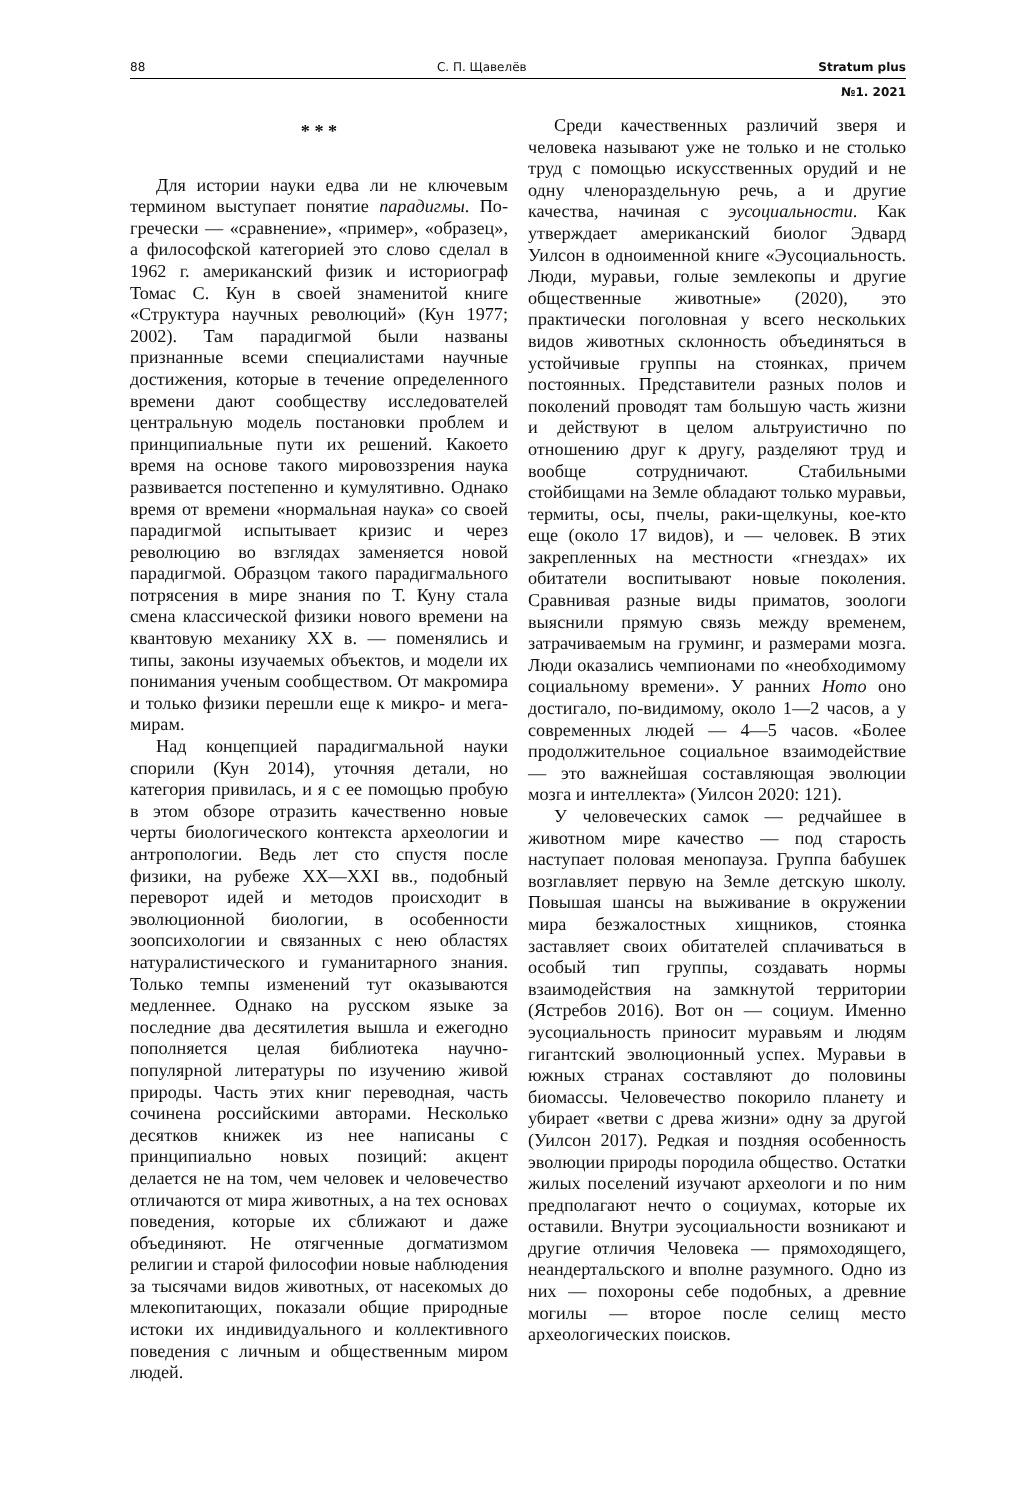88 С. П. Щавелёв Stratum plus
№1. 2021
* * *
Для истории науки едва ли не ключевым термином выступает понятие парадигмы. По-гречески — «сравнение», «пример», «образец», а философской категорией это слово сделал в 1962 г. американский физик и историограф Томас С. Кун в своей знаменитой книге «Структура научных революций» (Кун 1977; 2002). Там парадигмой были названы признанные всеми специалистами научные достижения, которые в течение определенного времени дают сообществу исследователей центральную модель постановки проблем и принципиальные пути их решений. Какоето время на основе такого мировоззрения наука развивается постепенно и кумулятивно. Однако время от времени «нормальная наука» со своей парадигмой испытывает кризис и через революцию во взглядах заменяется новой парадигмой. Образцом такого парадигмального потрясения в мире знания по Т. Куну стала смена классической физики нового времени на квантовую механику XX в. — поменялись и типы, законы изучаемых объектов, и модели их понимания ученым сообществом. От макромира и только физики перешли еще к микро- и мега- мирам.
Над концепцией парадигмальной науки спорили (Кун 2014), уточняя детали, но категория привилась, и я с ее помощью пробую в этом обзоре отразить качественно новые черты биологического контекста археологии и антропологии. Ведь лет сто спустя после физики, на рубеже XX—XXI вв., подобный переворот идей и методов происходит в эволюционной биологии, в особенности зоопсихологии и связанных с нею областях натуралистического и гуманитарного знания. Только темпы изменений тут оказываются медленнее. Однако на русском языке за последние два десятилетия вышла и ежегодно пополняется целая библиотека научно-популярной литературы по изучению живой природы. Часть этих книг переводная, часть сочинена российскими авторами. Несколько десятков книжек из нее написаны с принципиально новых позиций: акцент делается не на том, чем человек и человечество отличаются от мира животных, а на тех основах поведения, которые их сближают и даже объединяют. Не отягченные догматизмом религии и старой философии новые наблюдения за тысячами видов животных, от насекомых до млекопитающих, показали общие природные истоки их индивидуального и коллективного поведения с личным и общественным миром людей.
Среди качественных различий зверя и человека называют уже не только и не столько труд с помощью искусственных орудий и не одну членораздельную речь, а и другие качества, начиная с эусоциальности. Как утверждает американский биолог Эдвард Уилсон в одноименной книге «Эусоциальность. Люди, муравьи, голые землекопы и другие общественные животные» (2020), это практически поголовная у всего нескольких видов животных склонность объединяться в устойчивые группы на стоянках, причем постоянных. Представители разных полов и поколений проводят там большую часть жизни и действуют в целом альтруистично по отношению друг к другу, разделяют труд и вообще сотрудничают. Стабильными стойбищами на Земле обладают только муравьи, термиты, осы, пчелы, раки-щелкуны, кое-кто еще (около 17 видов), и — человек. В этих закрепленных на местности «гнездах» их обитатели воспитывают новые поколения. Сравнивая разные виды приматов, зоологи выяснили прямую связь между временем, затрачиваемым на груминг, и размерами мозга. Люди оказались чемпионами по «необходимому социальному времени». У ранних Homo оно достигало, по-видимому, около 1—2 часов, а у современных людей — 4—5 часов. «Более продолжительное социальное взаимодействие — это важнейшая составляющая эволюции мозга и интеллекта» (Уилсон 2020: 121).
У человеческих самок — редчайшее в животном мире качество — под старость наступает половая менопауза. Группа бабушек возглавляет первую на Земле детскую школу. Повышая шансы на выживание в окружении мира безжалостных хищников, стоянка заставляет своих обитателей сплачиваться в особый тип группы, создавать нормы взаимодействия на замкнутой территории (Ястребов 2016). Вот он — социум. Именно эусоциальность приносит муравьям и людям гигантский эволюционный успех. Муравьи в южных странах составляют до половины биомассы. Человечество покорило планету и убирает «ветви с древа жизни» одну за другой (Уилсон 2017). Редкая и поздняя особенность эволюции природы породила общество. Остатки жилых поселений изучают археологи и по ним предполагают нечто о социумах, которые их оставили. Внутри эусоциальности возникают и другие отличия Человека — прямоходящего, неандертальского и вполне разумного. Одно из них — похороны себе подобных, а древние могилы — второе после селищ место археологических поисков.